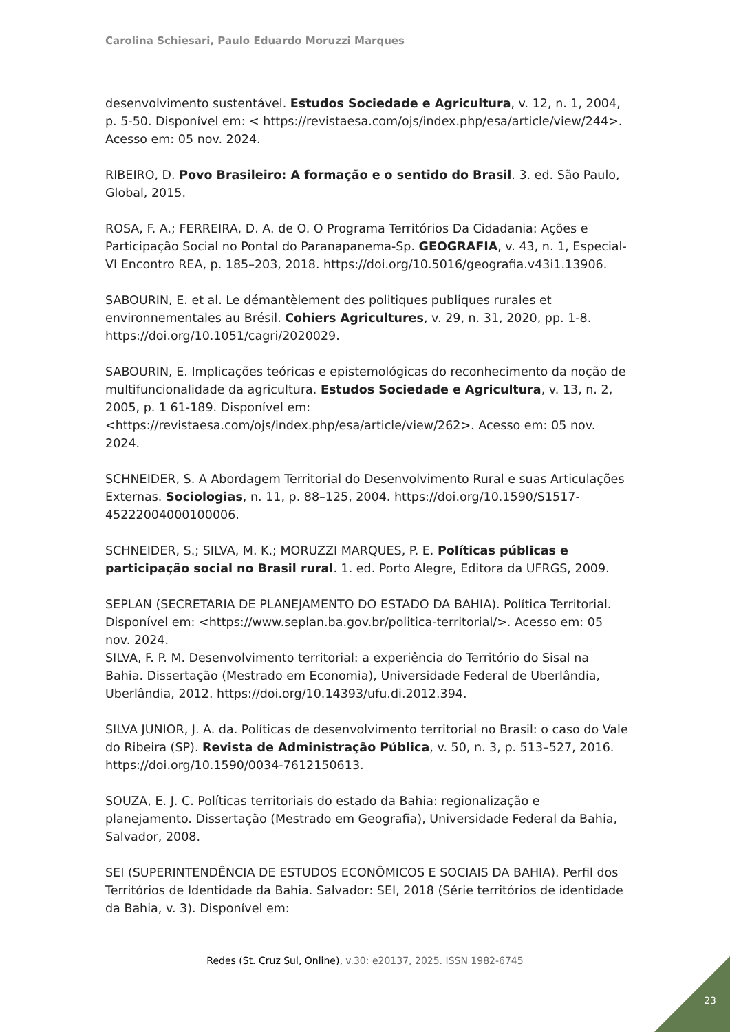Carolina Schiesari, Paulo Eduardo Moruzzi Marques
desenvolvimento sustentável. Estudos Sociedade e Agricultura, v. 12, n. 1, 2004, p. 5-50. Disponível em: < https://revistaesa.com/ojs/index.php/esa/article/view/244>. Acesso em: 05 nov. 2024.
RIBEIRO, D. Povo Brasileiro: A formação e o sentido do Brasil. 3. ed. São Paulo, Global, 2015.
ROSA, F. A.; FERREIRA, D. A. de O. O Programa Territórios Da Cidadania: Ações e Participação Social no Pontal do Paranapanema-Sp. GEOGRAFIA, v. 43, n. 1, Especial-VI Encontro REA, p. 185–203, 2018. https://doi.org/10.5016/geografia.v43i1.13906.
SABOURIN, E. et al. Le démantèlement des politiques publiques rurales et environnementales au Brésil. Cohiers Agricultures, v. 29, n. 31, 2020, pp. 1-8. https://doi.org/10.1051/cagri/2020029.
SABOURIN, E. Implicações teóricas e epistemológicas do reconhecimento da noção de multifuncionalidade da agricultura. Estudos Sociedade e Agricultura, v. 13, n. 2, 2005, p. 1 61-189. Disponível em: <https://revistaesa.com/ojs/index.php/esa/article/view/262>. Acesso em: 05 nov. 2024.
SCHNEIDER, S. A Abordagem Territorial do Desenvolvimento Rural e suas Articulações Externas. Sociologias, n. 11, p. 88–125, 2004. https://doi.org/10.1590/S1517-45222004000100006.
SCHNEIDER, S.; SILVA, M. K.; MORUZZI MARQUES, P. E. Políticas públicas e participação social no Brasil rural. 1. ed. Porto Alegre, Editora da UFRGS, 2009.
SEPLAN (SECRETARIA DE PLANEJAMENTO DO ESTADO DA BAHIA). Política Territorial. Disponível em: <https://www.seplan.ba.gov.br/politica-territorial/>. Acesso em: 05 nov. 2024.
SILVA, F. P. M. Desenvolvimento territorial: a experiência do Território do Sisal na Bahia. Dissertação (Mestrado em Economia), Universidade Federal de Uberlândia, Uberlândia, 2012. https://doi.org/10.14393/ufu.di.2012.394.
SILVA JUNIOR, J. A. da. Políticas de desenvolvimento territorial no Brasil: o caso do Vale do Ribeira (SP). Revista de Administração Pública, v. 50, n. 3, p. 513–527, 2016. https://doi.org/10.1590/0034-7612150613.
SOUZA, E. J. C. Políticas territoriais do estado da Bahia: regionalização e planejamento. Dissertação (Mestrado em Geografia), Universidade Federal da Bahia, Salvador, 2008.
SEI (SUPERINTENDÊNCIA DE ESTUDOS ECONÔMICOS E SOCIAIS DA BAHIA). Perfil dos Territórios de Identidade da Bahia. Salvador: SEI, 2018 (Série territórios de identidade da Bahia, v. 3). Disponível em:
Redes (St. Cruz Sul, Online), v.30: e20137, 2025. ISSN 1982-6745
23